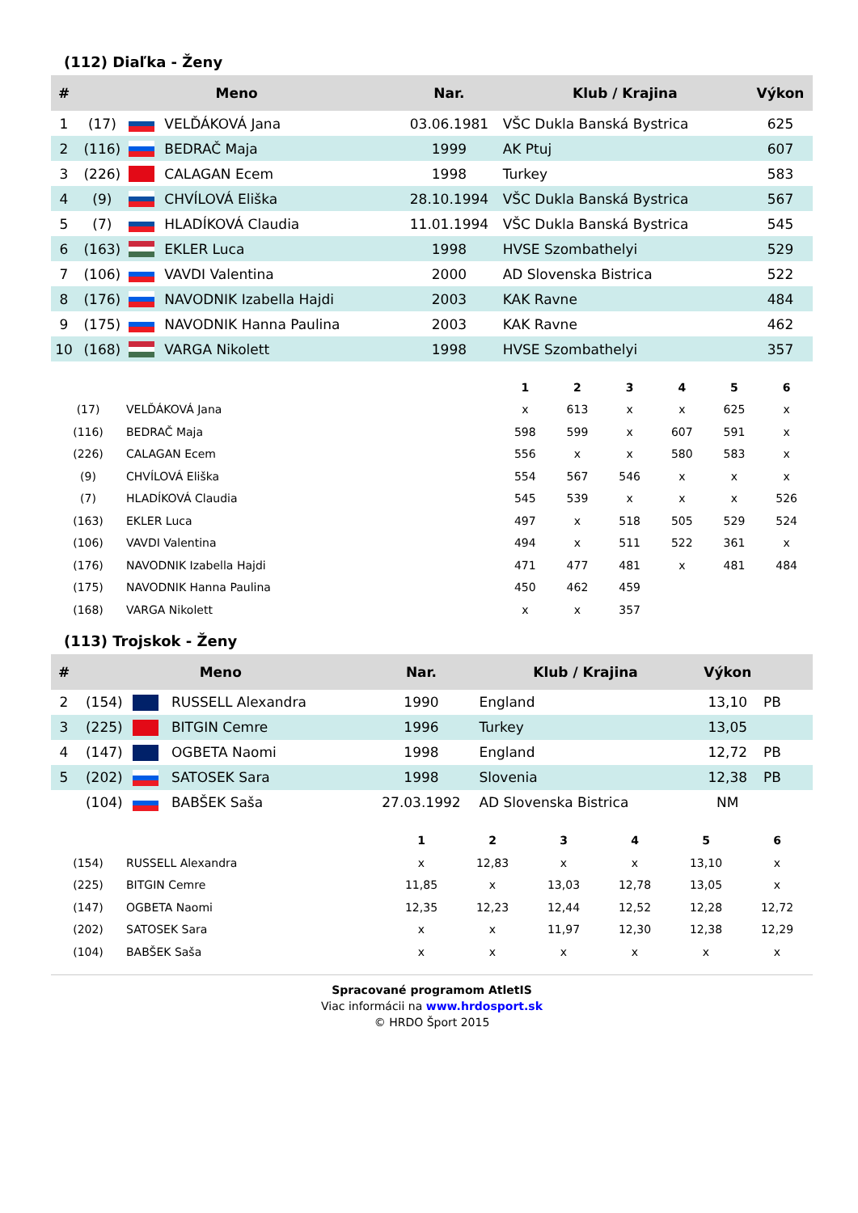(112) Diaľka - Ženy
| # | Meno | | | Nar. | Klub / Krajina | Výkon |
| --- | --- | --- | --- | --- | --- | --- |
| 1 | (17) | | VELĎÁKOVÁ Jana | 03.06.1981 | VŠC Dukla Banská Bystrica | 625 |
| 2 | (116) | | BEDRAČ Maja | 1999 | AK Ptuj | 607 |
| 3 | (226) | | CALAGAN Ecem | 1998 | Turkey | 583 |
| 4 | (9) | | CHVÍLOVÁ Eliška | 28.10.1994 | VŠC Dukla Banská Bystrica | 567 |
| 5 | (7) | | HLADÍKOVÁ Claudia | 11.01.1994 | VŠC Dukla Banská Bystrica | 545 |
| 6 | (163) | | EKLER Luca | 1998 | HVSE Szombathelyi | 529 |
| 7 | (106) | | VAVDI Valentina | 2000 | AD Slovenska Bistrica | 522 |
| 8 | (176) | | NAVODNIK Izabella Hajdi | 2003 | KAK Ravne | 484 |
| 9 | (175) | | NAVODNIK Hanna Paulina | 2003 | KAK Ravne | 462 |
| 10 | (168) | | VARGA Nikolett | 1998 | HVSE Szombathelyi | 357 |
| | | 1 | 2 | 3 | 4 | 5 | 6 |
| --- | --- | --- | --- | --- | --- | --- | --- |
| (17) | VELĎÁKOVÁ Jana | x | 613 | x | x | 625 | x |
| (116) | BEDRAČ Maja | 598 | 599 | x | 607 | 591 | x |
| (226) | CALAGAN Ecem | 556 | x | x | 580 | 583 | x |
| (9) | CHVÍLOVÁ Eliška | 554 | 567 | 546 | x | x | x |
| (7) | HLADÍKOVÁ Claudia | 545 | 539 | x | x | x | 526 |
| (163) | EKLER Luca | 497 | x | 518 | 505 | 529 | 524 |
| (106) | VAVDI Valentina | 494 | x | 511 | 522 | 361 | x |
| (176) | NAVODNIK Izabella Hajdi | 471 | 477 | 481 | x | 481 | 484 |
| (175) | NAVODNIK Hanna Paulina | 450 | 462 | 459 | | | |
| (168) | VARGA Nikolett | x | x | 357 | | | |
(113) Trojskok - Ženy
| # | Meno | | | Nar. | Klub / Krajina | Výkon | |
| --- | --- | --- | --- | --- | --- | --- | --- |
| 2 | (154) | | RUSSELL Alexandra | 1990 | England | 13,10 | PB |
| 3 | (225) | | BITGIN Cemre | 1996 | Turkey | 13,05 | |
| 4 | (147) | | OGBETA Naomi | 1998 | England | 12,72 | PB |
| 5 | (202) | | SATOSEK Sara | 1998 | Slovenia | 12,38 | PB |
| | (104) | | BABŠEK Saša | 27.03.1992 | AD Slovenska Bistrica | NM | |
| | | 1 | 2 | 3 | 4 | 5 | 6 |
| --- | --- | --- | --- | --- | --- | --- | --- |
| (154) | RUSSELL Alexandra | x | 12,83 | x | x | 13,10 | x |
| (225) | BITGIN Cemre | 11,85 | x | 13,03 | 12,78 | 13,05 | x |
| (147) | OGBETA Naomi | 12,35 | 12,23 | 12,44 | 12,52 | 12,28 | 12,72 |
| (202) | SATOSEK Sara | x | x | 11,97 | 12,30 | 12,38 | 12,29 |
| (104) | BABŠEK Saša | x | x | x | x | x | x |
Spracované programom AtletIS
Viac informácii na www.hrdosport.sk
© HRDO Šport 2015